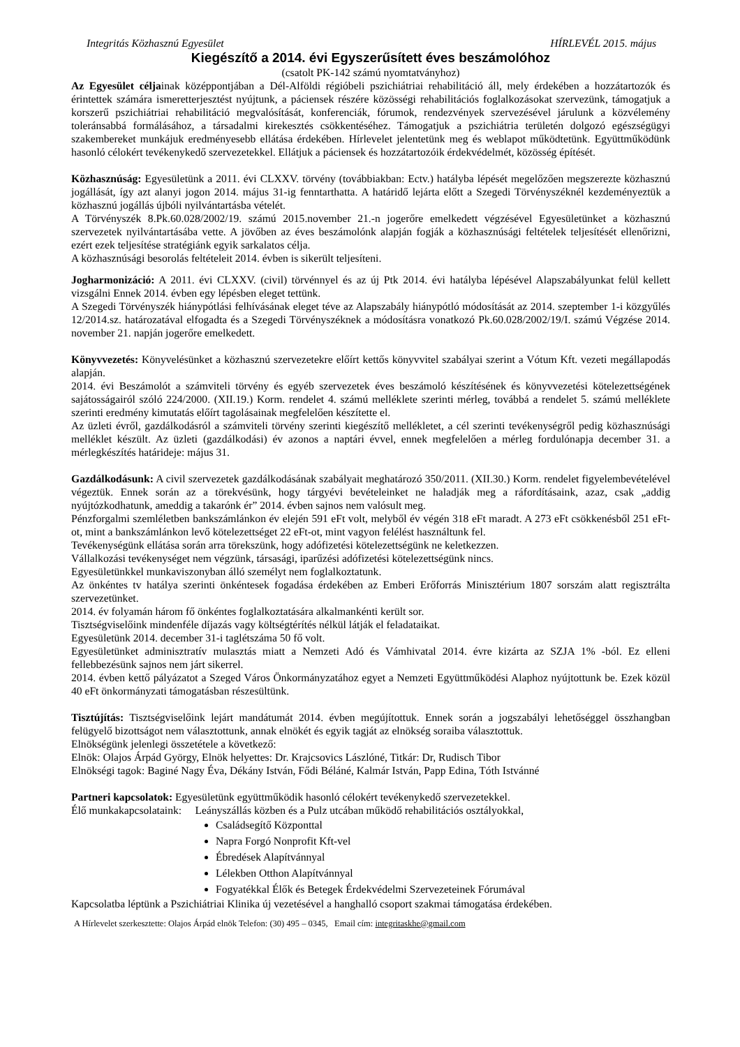Integritás Közhasznú Egyesület HÍRLEVÉL 2015. május
Kiegészítő a 2014. évi Egyszerűsített éves beszámolóhoz
(csatolt PK-142 számú nyomtatványhoz)
Az Egyesület céljainak középpontjában a Dél-Alföldi régióbeli pszichiátriai rehabilitáció áll, mely érdekében a hozzátartozók és érintettek számára ismeretterjesztést nyújtunk, a páciensek részére közösségi rehabilitációs foglalkozásokat szervezünk, támogatjuk a korszerű pszichiátriai rehabilitáció megvalósítását, konferenciák, fórumok, rendezvények szervezésével járulunk a közvélemény toleránsabbá formálásához, a társadalmi kirekesztés csökkentéséhez. Támogatjuk a pszichiátria területén dolgozó egészségügyi szakembereket munkájuk eredményesebb ellátása érdekében. Hírlevelet jelentetünk meg és weblapot működtetünk. Együttműködünk hasonló célokért tevékenykedő szervezetekkel. Ellátjuk a páciensek és hozzátartozóik érdekvédelmét, közösség építését.
Közhasznúság: Egyesületünk a 2011. évi CLXXV. törvény (továbbiakban: Ectv.) hatályba lépését megelőzően megszerezte közhasznú jogállását, így azt alanyi jogon 2014. május 31-ig fenntarthatta. A határidő lejárta előtt a Szegedi Törvényszéknél kezdeményeztük a közhasznú jogállás újbóli nyilvántartásba vételét.
A Törvényszék 8.Pk.60.028/2002/19. számú 2015.november 21.-n jogerőre emelkedett végzésével Egyesületünket a közhasznú szervezetek nyilvántartásába vette. A jövőben az éves beszámolónk alapján fogják a közhasznúsági feltételek teljesítését ellenőrizni, ezért ezek teljesítése stratégiánk egyik sarkalatos célja.
A közhasznúsági besorolás feltételeit 2014. évben is sikerült teljesíteni.
Jogharmonizáció: A 2011. évi CLXXV. (civil) törvénnyel és az új Ptk 2014. évi hatályba lépésével Alapszabályunkat felül kellett vizsgálni Ennek 2014. évben egy lépésben eleget tettünk.
A Szegedi Törvényszék hiánypótlási felhívásának eleget téve az Alapszabály hiánypótló módosítását az 2014. szeptember 1-i közgyűlés 12/2014.sz. határozatával elfogadta és a Szegedi Törvényszéknek a módosításra vonatkozó Pk.60.028/2002/19/I. számú Végzése 2014. november 21. napján jogerőre emelkedett.
Könyvvezetés: Könyvelésünket a közhasznú szervezetekre előírt kettős könyvvitel szabályai szerint a Vótum Kft. vezeti megállapodás alapján.
2014. évi Beszámolót a számviteli törvény és egyéb szervezetek éves beszámoló készítésének és könyvvezetési kötelezettségének sajátosságairól szóló 224/2000. (XII.19.) Korm. rendelet 4. számú melléklete szerinti mérleg, továbbá a rendelet 5. számú melléklete szerinti eredmény kimutatás előírt tagolásainak megfelelően készítette el.
Az üzleti évről, gazdálkodásról a számviteli törvény szerinti kiegészítő mellékletet, a cél szerinti tevékenységről pedig közhasznúsági melléklet készült. Az üzleti (gazdálkodási) év azonos a naptári évvel, ennek megfelelően a mérleg fordulónapja december 31. a mérlegkészítés határideje: május 31.
Gazdálkodásunk: A civil szervezetek gazdálkodásának szabályait meghatározó 350/2011. (XII.30.) Korm. rendelet figyelembevételével végeztük. Ennek során az a törekvésünk, hogy tárgyévi bevételeinket ne haladják meg a ráfordításaink, azaz, csak „addig nyújtózkodhatunk, ameddig a takarónk ér” 2014. évben sajnos nem valósult meg.
Pénzforgalmi szemléletben bankszámlánkon év elején 591 eFt volt, melyből év végén 318 eFt maradt. A 273 eFt csökkenésből 251 eFt-ot, mint a bankszámlánkon levő kötelezettséget 22 eFt-ot, mint vagyon felélést használtunk fel.
Tevékenységünk ellátása során arra törekszünk, hogy adófizetési kötelezettségünk ne keletkezzen.
Vállalkozási tevékenységet nem végzünk, társasági, iparűzési adófizetési kötelezettségünk nincs.
Egyesületünkkel munkaviszonyban álló személyt nem foglalkoztatunk.
Az önkéntes tv hatálya szerinti önkéntesek fogadása érdekében az Emberi Erőforrás Minisztérium 1807 sorszám alatt regisztrálta szervezetünket.
2014. év folyamán három fő önkéntes foglalkoztatására alkalmankénti került sor.
Tisztségviselőink mindenféle díjazás vagy költségtérítés nélkül látják el feladataikat.
Egyesületünk 2014. december 31-i taglétszáma 50 fő volt.
Egyesületünket adminisztratív mulasztás miatt a Nemzeti Adó és Vámhivatal 2014. évre kizárta az SZJA 1% -ból. Ez elleni fellebbezésünk sajnos nem járt sikerrel.
2014. évben kettő pályázatot a Szeged Város Önkormányzatához egyet a Nemzeti Együttműködési Alaphoz nyújtottunk be. Ezek közül 40 eFt önkormányzati támogatásban részesültünk.
Tisztújítás: Tisztségviselőink lejárt mandátumát 2014. évben megújítottuk. Ennek során a jogszabályi lehetőséggel összhangban felügyelő bizottságot nem választottunk, annak elnökét és egyik tagját az elnökség soraiba választottuk.
Elnökségünk jelenlegi összetétele a következő:
Elnök: Olajos Árpád György, Elnök helyettes: Dr. Krajcsovics Lászlóné, Titkár: Dr, Rudisch Tibor
Elnökségi tagok: Baginé Nagy Éva, Dékány István, Fődi Béláné, Kalmár István, Papp Edina, Tóth Istvánné
Partneri kapcsolatok: Egyesületünk együttműködik hasonló célokért tevékenykedő szervezetekkel.
Élő munkakapcsolataink: Leányszállás közben és a Pulz utcában működő rehabilitációs osztályokkal,
Családsegítő Központtal
Napra Forgó Nonprofit Kft-vel
Ébredések Alapítvánnyal
Lélekben Otthon Alapítvánnyal
Fogyatékkal Élők és Betegek Érdekvédelmi Szervezeteinek Fórumával
Kapcsolatba léptünk a Pszichiátriai Klinika új vezetésével a hanghalló csoport szakmai támogatása érdekében.
A Hírlevelet szerkesztette: Olajos Árpád elnök Telefon: (30) 495 – 0345, Email cím: integritaskhe@gmail.com